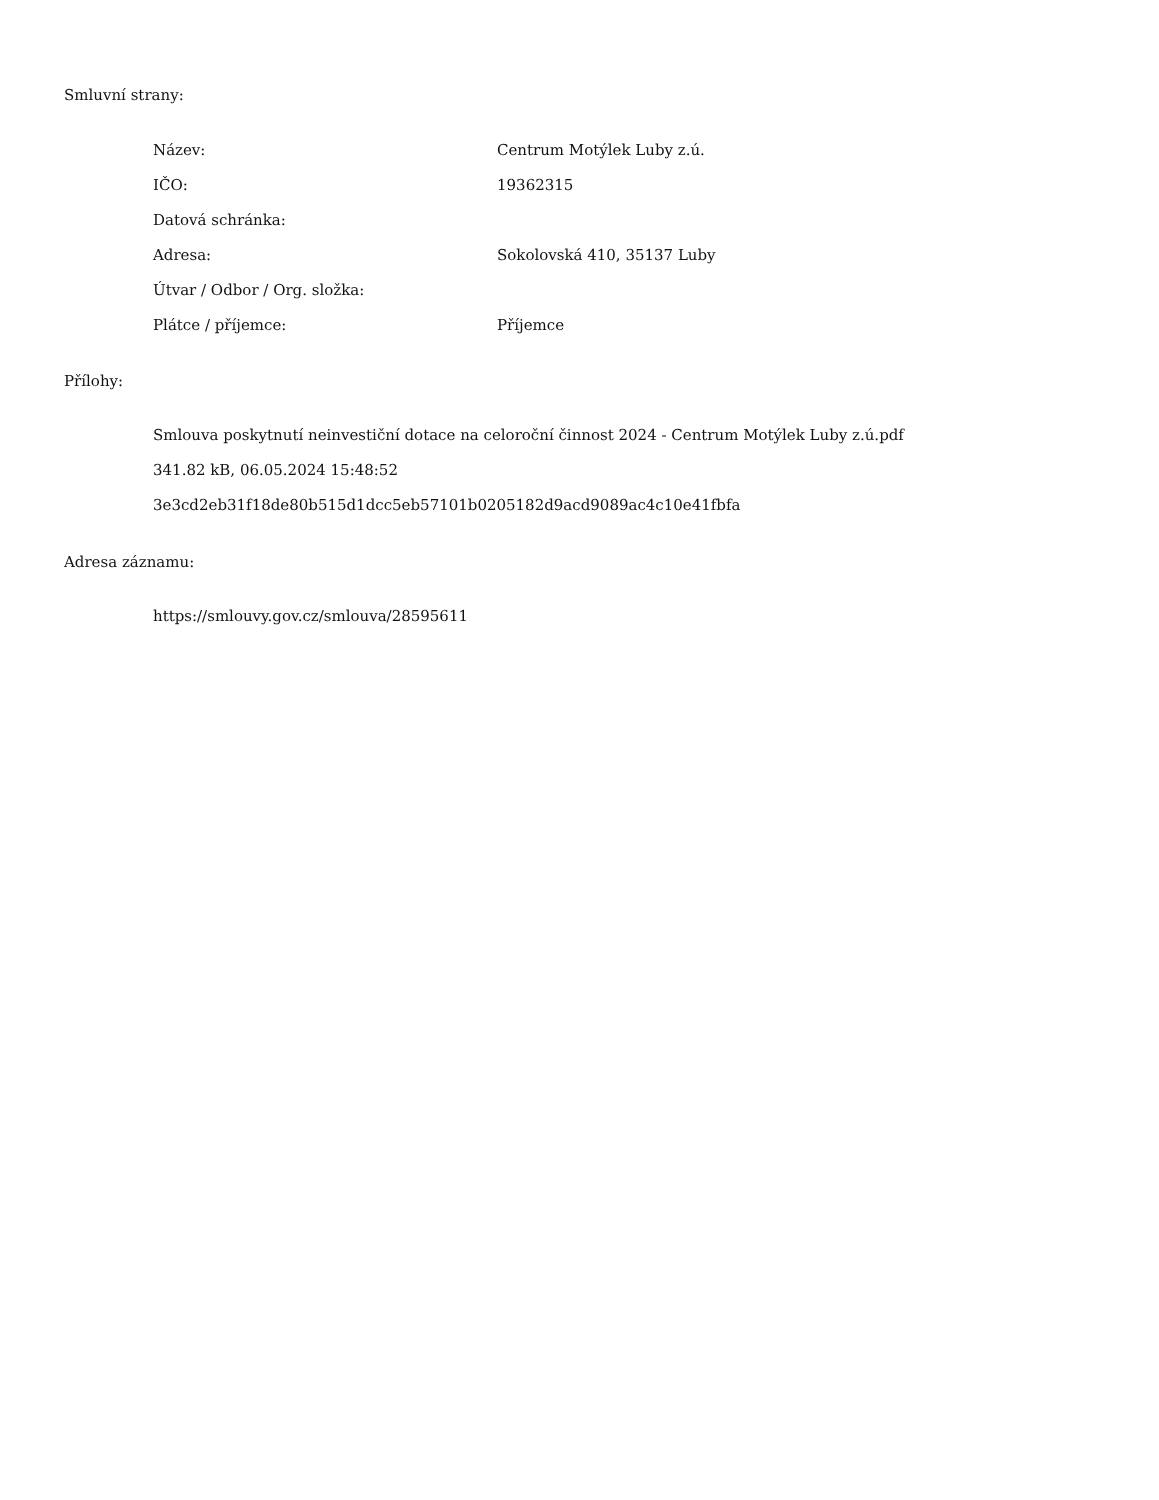Smluvní strany:
| Název: | Centrum Motýlek Luby z.ú. |
| IČO: | 19362315 |
| Datová schránka: | |
| Adresa: | Sokolovská 410, 35137 Luby |
| Útvar / Odbor / Org. složka: | |
| Plátce / příjemce: | Příjemce |
Přílohy:
Smlouva poskytnutí neinvestiční dotace na celoroční činnost 2024 - Centrum Motýlek Luby z.ú.pdf
341.82 kB, 06.05.2024 15:48:52
3e3cd2eb31f18de80b515d1dcc5eb57101b0205182d9acd9089ac4c10e41fbfa
Adresa záznamu:
https://smlouvy.gov.cz/smlouva/28595611